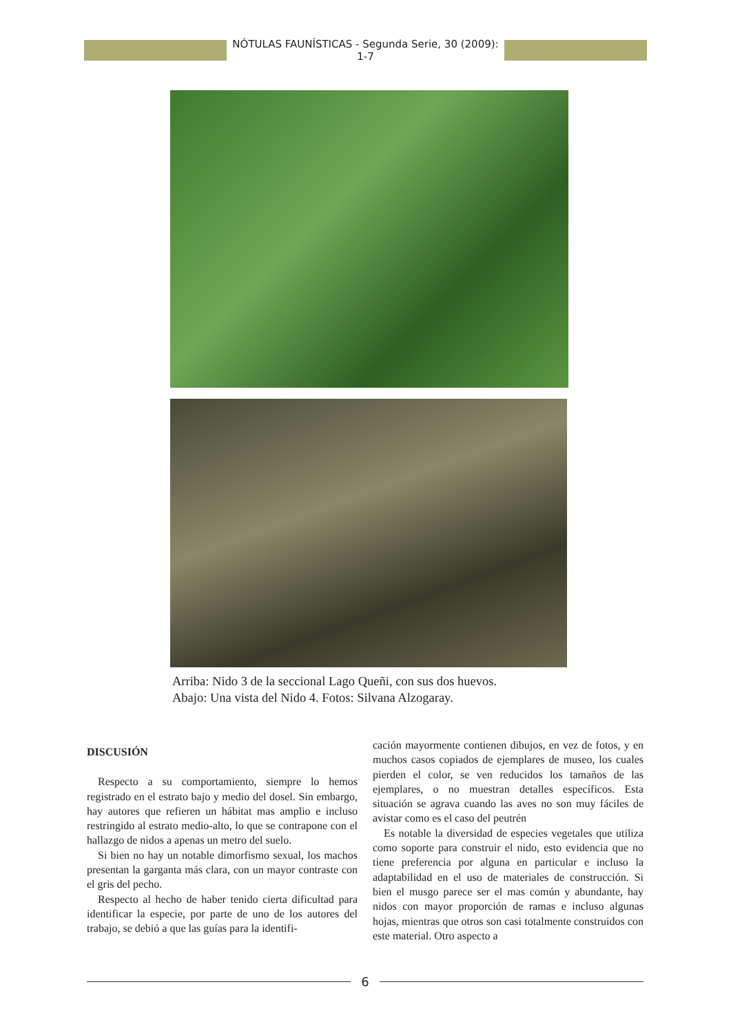NÓTULAS FAUNÍSTICAS - Segunda Serie, 30 (2009): 1-7
Arriba: Nido 3 de la seccional Lago Queñi, con sus dos huevos.
Abajo: Una vista del Nido 4. Fotos: Silvana Alzogaray.
DISCUSIÓN
Respecto a su comportamiento, siempre lo hemos registrado en el estrato bajo y medio del dosel. Sin embargo, hay autores que refieren un hábitat mas amplio e incluso restringido al estrato medio-alto, lo que se contrapone con el hallazgo de nidos a apenas un metro del suelo.
Si bien no hay un notable dimorfismo sexual, los machos presentan la garganta más clara, con un mayor contraste con el gris del pecho.
Respecto al hecho de haber tenido cierta dificultad para identificar la especie, por parte de uno de los autores del trabajo, se debió a que las guías para la identifi-
cación mayormente contienen dibujos, en vez de fotos, y en muchos casos copiados de ejemplares de museo, los cuales pierden el color, se ven reducidos los tamaños de las ejemplares, o no muestran detalles específicos. Esta situación se agrava cuando las aves no son muy fáciles de avistar como es el caso del peutrén
Es notable la diversidad de especies vegetales que utiliza como soporte para construir el nido, esto evidencia que no tiene preferencia por alguna en particular e incluso la adaptabilidad en el uso de materiales de construcción. Si bien el musgo parece ser el mas común y abundante, hay nidos con mayor proporción de ramas e incluso algunas hojas, mientras que otros son casi totalmente construidos con este material. Otro aspecto a
6